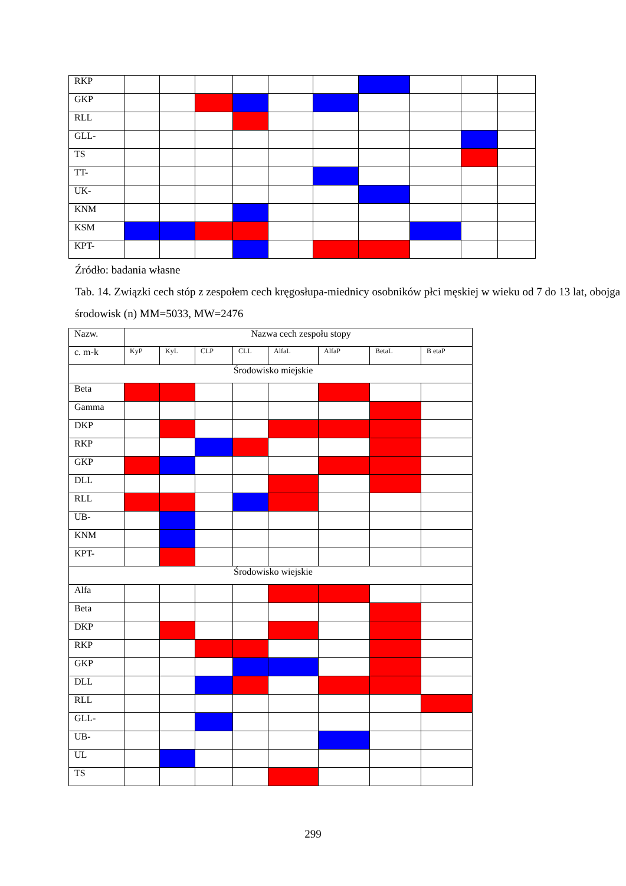| RKP | | | | | | | | | | |
| GKP | | | | | | | | | | |
| RLL | | | | | | | | | | |
| GLL- | | | | | | | | | | |
| TS | | | | | | | | | | |
| TT- | | | | | | | | | | |
| UK- | | | | | | | | | | |
| KNM | | | | | | | | | | |
| KSM | | | | | | | | | | |
| KPT- | | | | | | | | | | |
Źródło: badania własne
Tab. 14. Związki cech stóp z zespołem cech kręgosłupa-miednicy osobników płci męskiej w wieku od 7 do 13 lat, obojga środowisk (n) MM=5033, MW=2476
| Nazw. | Nazwa cech zespołu stopy | | | | | | | |
| --- | --- | --- | --- | --- | --- | --- | --- | --- |
| c. m-k | KyP | KyL | CLP | CLL | AlfaL | AlfaP | BetaL | B etaP |
| Środowisko miejskie | | | | | | | | |
| Beta | | | | | | | | |
| Gamma | | | | | | | | |
| DKP | | | | | | | | |
| RKP | | | | | | | | |
| GKP | | | | | | | | |
| DLL | | | | | | | | |
| RLL | | | | | | | | |
| UB- | | | | | | | | |
| KNM | | | | | | | | |
| KPT- | | | | | | | | |
| Środowisko wiejskie | | | | | | | | |
| Alfa | | | | | | | | |
| Beta | | | | | | | | |
| DKP | | | | | | | | |
| RKP | | | | | | | | |
| GKP | | | | | | | | |
| DLL | | | | | | | | |
| RLL | | | | | | | | |
| GLL- | | | | | | | | |
| UB- | | | | | | | | |
| UL | | | | | | | | |
| TS | | | | | | | | |
299